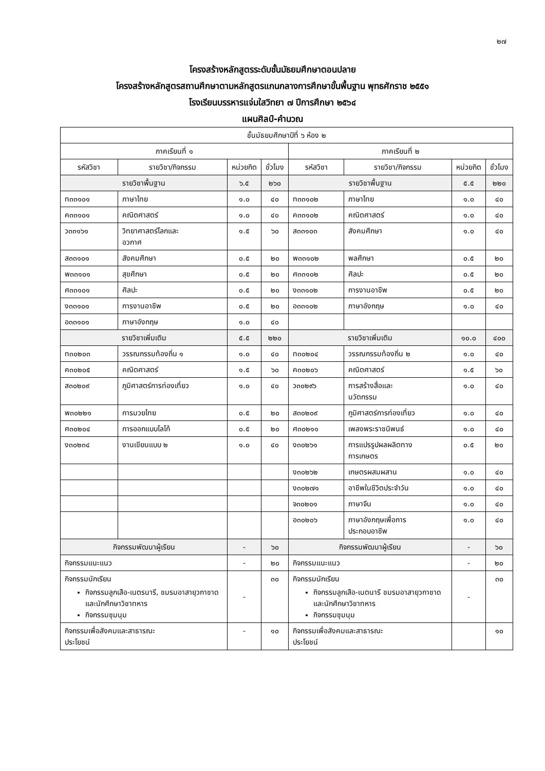๒๗
โครงสร้างหลักสูตรระดับชั้นมัธยมศึกษาตอนปลาย
โครงสร้างหลักสูตรสถานศึกษาตามหลักสูตรแกนกลางการศึกษาขั้นพื้นฐาน พุทธศักราช ๒๕๕๑
โรงเรียนบรรหารแจ่มใสวิทยา ๗ ปีการศึกษา ๒๕๖๔
แผนศิลป์-คำนวณ
| ชั้นมัธยมศึกษาปีที่ ๖ ห้อง ๒ | | | | | | | |
| ภาคเรียนที่ ๑ | | | | ภาคเรียนที่ ๒ | | | |
| รหัสวิชา | รายวิชา/กิจกรรม | หน่วยกิต | ชั่วโมง | รหัสวิชา | รายวิชา/กิจกรรม | หน่วยกิต | ชั่วโมง |
| รายวิชาพื้นฐาน | | ๖.๕ | ๒๖๐ | รายวิชาพื้นฐาน | | ๕.๕ | ๒๒๐ |
| ท๓๓๑๐๑ | ภาษาไทย | ๑.๐ | ๔๐ | ท๓๓๑๐๒ | ภาษาไทย | ๑.๐ | ๔๐ |
| ค๓๓๑๐๑ | คณิตศาสตร์ | ๑.๐ | ๔๐ | ค๓๓๑๐๒ | คณิตศาสตร์ | ๑.๐ | ๔๐ |
| ว๓๓๑๖๑ | วิทยาศาสตร์โลกและ อวกาศ | ๑.๕ | ๖๐ | ส๓๓๑๐๓ | สังคมศึกษา | ๑.๐ | ๔๐ |
| ส๓๓๑๐๑ | สังคมศึกษา | ๐.๕ | ๒๐ | พ๓๓๑๐๒ | พลศึกษา | ๐.๕ | ๒๐ |
| พ๓๓๑๐๑ | สุขศึกษา | ๐.๕ | ๒๐ | ศ๓๓๑๐๒ | ศิลปะ | ๐.๕ | ๒๐ |
| ศ๓๓๑๐๑ | ศิลปะ | ๐.๕ | ๒๐ | ง๓๓๑๐๒ | การงานอาชีพ | ๐.๕ | ๒๐ |
| ง๓๓๑๐๑ | การงานอาชีพ | ๐.๕ | ๒๐ | อ๓๓๑๐๒ | ภาษาอังกฤษ | ๑.๐ | ๔๐ |
| อ๓๓๑๐๑ | ภาษาอังกฤษ | ๑.๐ | ๔๐ | | | | |
| รายวิชาเพิ่มเติม | | ๕.๕ | ๒๒๐ | รายวิชาเพิ่มเติม | | ๑๐.๐ | ๔๐๐ |
| ท๓๐๒๐๓ | วรรณกรรมท้องถิ่น ๑ | ๑.๐ | ๔๐ | ท๓๐๒๐๔ | วรรณกรรมท้องถิ่น ๒ | ๑.๐ | ๔๐ |
| ค๓๐๒๐๕ | คณิตศาสตร์ | ๑.๕ | ๖๐ | ค๓๐๒๐๖ | คณิตศาสตร์ | ๑.๕ | ๖๐ |
| ส๓๐๒๐๙ | ภูมิศาสตร์การท่องเที่ยว | ๑.๐ | ๔๐ | ว๓๐๒๙๖ | การสร้างสื่อและ นวัตกรรม | ๑.๐ | ๔๐ |
| พ๓๐๒๒๑ | การมวยไทย | ๐.๕ | ๒๐ | ส๓๐๒๐๙ | ภูมิศาสตร์การท่องเที่ยว | ๑.๐ | ๔๐ |
| ศ๓๐๒๐๔ | การออกแบบโลโก้ | ๐.๕ | ๒๐ | ศ๓๐๒๑๑ | เพลงพระราชนิพนธ์ | ๑.๐ | ๔๐ |
| ง๓๐๒๓๔ | งานเขียนแบบ ๒ | ๑.๐ | ๔๐ | ง๓๐๒๖๑ | การแปรรูปผลผลิตทาง การเกษตร | ๐.๕ | ๒๐ |
| | | | | ง๓๐๒๖๒ | เกษตรผสมผสาน | ๑.๐ | ๔๐ |
| | | | | ง๓๐๒๗๑ | อาชีพในชีวิตประจำวัน | ๑.๐ | ๔๐ |
| | | | | จ๓๐๒๐๑ | ภาษาจีน | ๑.๐ | ๔๐ |
| | | | | อ๓๐๒๐๖ | ภาษาอังกฤษเพื่อการ ประกอบอาชีพ | ๑.๐ | ๔๐ |
| กิจกรรมพัฒนาผู้เรียน | | - | ๖๐ | กิจกรรมพัฒนาผู้เรียน | | - | ๖๐ |
| กิจกรรมแนะแนว | | - | ๒๐ | กิจกรรมแนะแนว | | - | ๒๐ |
| กิจกรรมนักเรียน กิจกรรมลูกเสือ-เนตรนารี, ชมรมอาสายุวกาชาด และนักศึกษาวิชาทหาร กิจกรรมชุมนุม | | - | ๓๐ | กิจกรรมนักเรียน กิจกรรมลูกเสือ-เนตนารี ชมรมอาสายุวกาชาด และนักศึกษาวิชาทหาร กิจกรรมชุมนุม | | - | ๓๐ |
| กิจกรรมเพื่อสังคมและสาธารณะ ประโยชน์ | | - | ๑๐ | กิจกรรมเพื่อสังคมและสาธารณะ ประโยชน์ | | | ๑๐ |